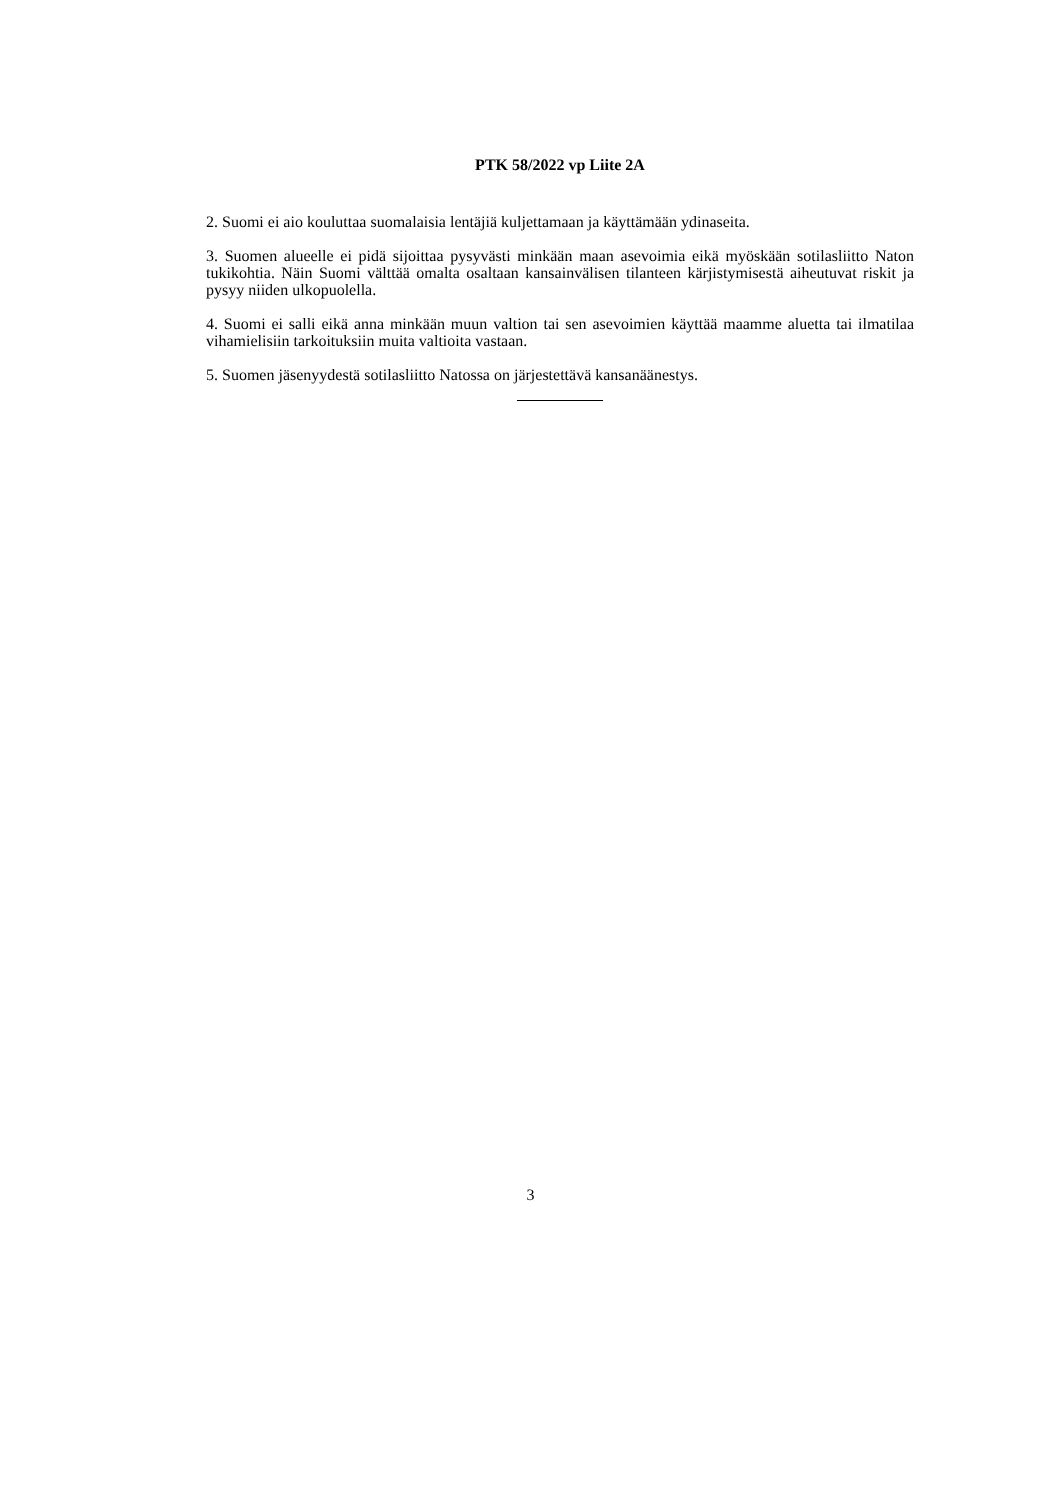PTK 58/2022 vp Liite 2A
2. Suomi ei aio kouluttaa suomalaisia lentäjiä kuljettamaan ja käyttämään ydinaseita.
3. Suomen alueelle ei pidä sijoittaa pysyvästi minkään maan asevoimia eikä myöskään sotilasliitto Naton tukikohtia. Näin Suomi välttää omalta osaltaan kansainvälisen tilanteen kärjistymisestä aiheutuvat riskit ja pysyy niiden ulkopuolella.
4. Suomi ei salli eikä anna minkään muun valtion tai sen asevoimien käyttää maamme aluetta tai ilmatilaa vihamielisiin tarkoituksiin muita valtioita vastaan.
5. Suomen jäsenyydestä sotilasliitto Natossa on järjestettävä kansanäänestys.
3